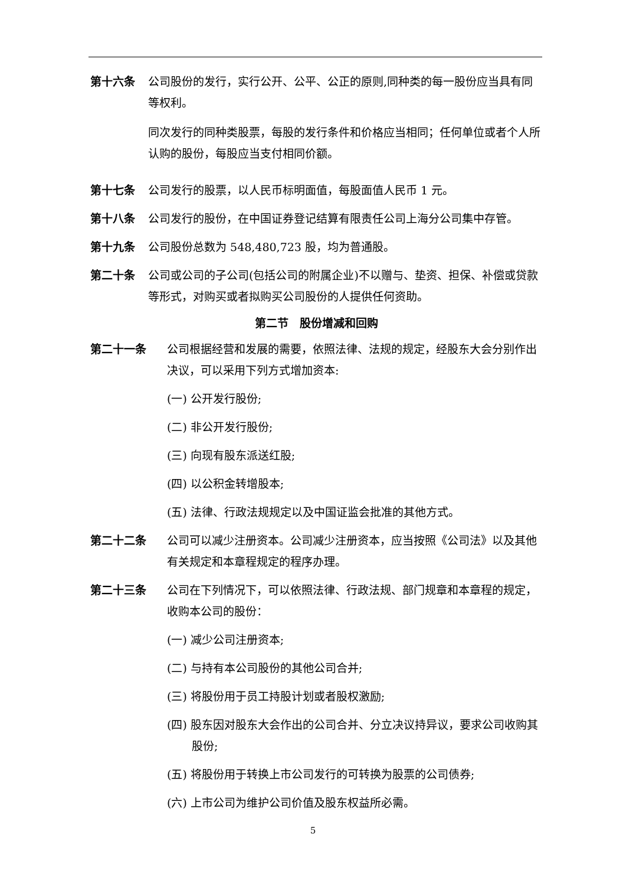第十六条 公司股份的发行，实行公开、公平、公正的原则,同种类的每一股份应当具有同等权利。
同次发行的同种类股票，每股的发行条件和价格应当相同；任何单位或者个人所认购的股份，每股应当支付相同价额。
第十七条 公司发行的股票，以人民币标明面值，每股面值人民币 1 元。
第十八条 公司发行的股份，在中国证券登记结算有限责任公司上海分公司集中存管。
第十九条 公司股份总数为 548,480,723 股，均为普通股。
第二十条 公司或公司的子公司(包括公司的附属企业)不以赠与、垫资、担保、补偿或贷款等形式，对购买或者拟购买公司股份的人提供任何资助。
第二节　股份增减和回购
第二十一条 公司根据经营和发展的需要，依照法律、法规的规定，经股东大会分别作出决议，可以采用下列方式增加资本:
(一) 公开发行股份;
(二) 非公开发行股份;
(三) 向现有股东派送红股;
(四) 以公积金转增股本;
(五) 法律、行政法规规定以及中国证监会批准的其他方式。
第二十二条 公司可以减少注册资本。公司减少注册资本，应当按照《公司法》以及其他有关规定和本章程规定的程序办理。
第二十三条 公司在下列情况下，可以依照法律、行政法规、部门规章和本章程的规定，收购本公司的股份：
(一) 减少公司注册资本;
(二) 与持有本公司股份的其他公司合并;
(三) 将股份用于员工持股计划或者股权激励;
(四) 股东因对股东大会作出的公司合并、分立决议持异议，要求公司收购其股份;
(五) 将股份用于转换上市公司发行的可转换为股票的公司债券;
(六) 上市公司为维护公司价值及股东权益所必需。
5